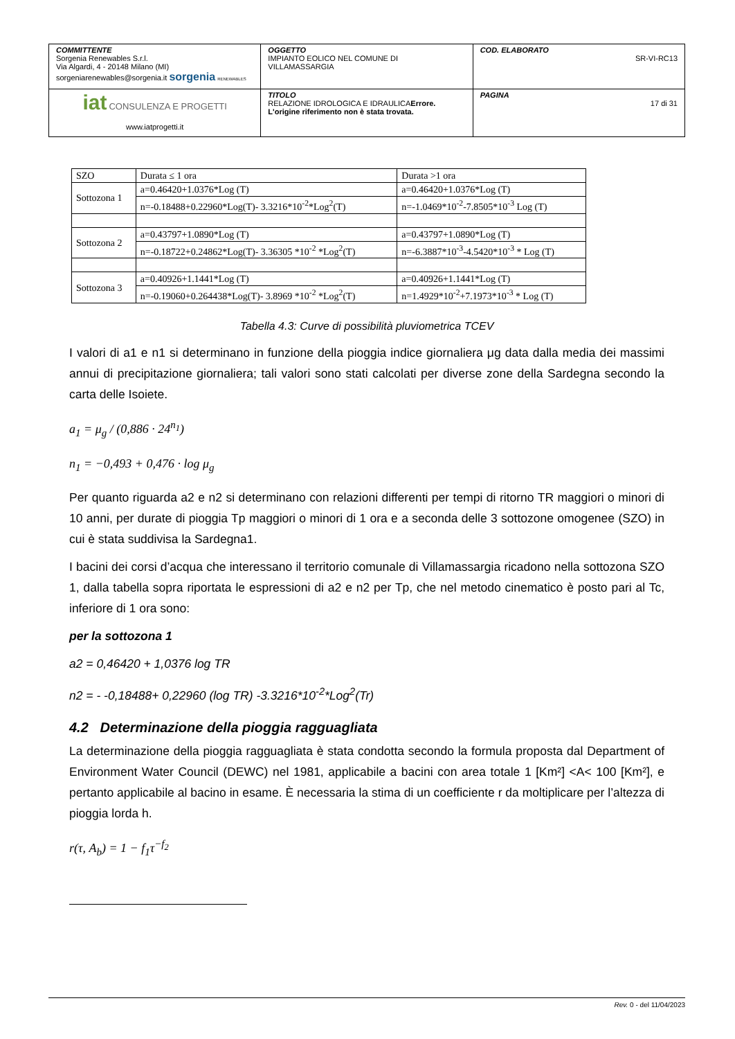| COMMITTENTE Sorgenia Renewables S.r.l. Via Algardi, 4 - 20148 Milano (MI) sorgeniarenewables@sorgenia.it sorgenia RENEWABLES | OGGETTO IMPIANTO EOLICO NEL COMUNE DI VILLAMASSARGIA | COD. ELABORATO SR-VI-RC13 |
| iat CONSULENZA E PROGETTI www.iatprogetti.it | TITOLO RELAZIONE IDROLOGICA E IDRAULICA Errore. L'origine riferimento non è stata trovata. | PAGINA 17 di 31 |
| SZO | Durata ≤ 1 ora | Durata >1 ora |
| Sottozona 1 | a=0.46420+1.0376*Log (T) | a=0.46420+1.0376*Log (T) |
| | n=-0.18488+0.22960*Log(T)- 3.3216*10<sup>-2</sup>*Log<sup>2</sup>(T) | n=-1.0469*10<sup>-2</sup>-7.8505*10<sup>-3</sup> Log (T) |
| Sottozona 2 | a=0.43797+1.0890*Log (T) | a=0.43797+1.0890*Log (T) |
| | n=-0.18722+0.24862*Log(T)- 3.36305 *10<sup>-2</sup> *Log<sup>2</sup>(T) | n=-6.3887*10<sup>-3</sup>-4.5420*10<sup>-3</sup> * Log (T) |
| Sottozona 3 | a=0.40926+1.1441*Log (T) | a=0.40926+1.1441*Log (T) |
| | n=-0.19060+0.264438*Log(T)- 3.8969 *10<sup>-2</sup> *Log<sup>2</sup>(T) | n=1.4929*10<sup>-2</sup>+7.1973*10<sup>-3</sup> * Log (T) |
Tabella 4.3: Curve di possibilità pluviometrica TCEV
I valori di a1 e n1 si determinano in funzione della pioggia indice giornaliera μg data dalla media dei massimi annui di precipitazione giornaliera; tali valori sono stati calcolati per diverse zone della Sardegna secondo la carta delle Isoiete.
a<sub>1</sub> = μ<sub>g</sub> / (0,886 · 24<sup>n<sub>1</sub></sup>)
n<sub>1</sub> = −0,493 + 0,476 · log μ<sub>g</sub>
Per quanto riguarda a2 e n2 si determinano con relazioni differenti per tempi di ritorno TR maggiori o minori di 10 anni, per durate di pioggia Tp maggiori o minori di 1 ora e a seconda delle 3 sottozone omogenee (SZO) in cui è stata suddivisa la Sardegna1.
I bacini dei corsi d’acqua che interessano il territorio comunale di Villamassargia ricadono nella sottozona SZO 1, dalla tabella sopra riportata le espressioni di a2 e n2 per Tp, che nel metodo cinematico è posto pari al Tc, inferiore di 1 ora sono:
per la sottozona 1
a2 = 0,46420 + 1,0376 log TR
n2 = - -0,18488+ 0,22960 (log TR) -3.3216*10<sup>-2</sup>*Log<sup>2</sup>(Tr)
4.2 Determinazione della pioggia ragguagliata
La determinazione della pioggia ragguagliata è stata condotta secondo la formula proposta dal Department of Environment Water Council (DEWC) nel 1981, applicabile a bacini con area totale 1 [Km²] <A< 100 [Km²], e pertanto applicabile al bacino in esame. È necessaria la stima di un coefficiente r da moltiplicare per l’altezza di pioggia lorda h.
r(τ, A<sub>b</sub>) = 1 − f<sub>1</sub>τ<sup>−f<sub>2</sub></sup>
Rev. 0 - del 11/04/2023